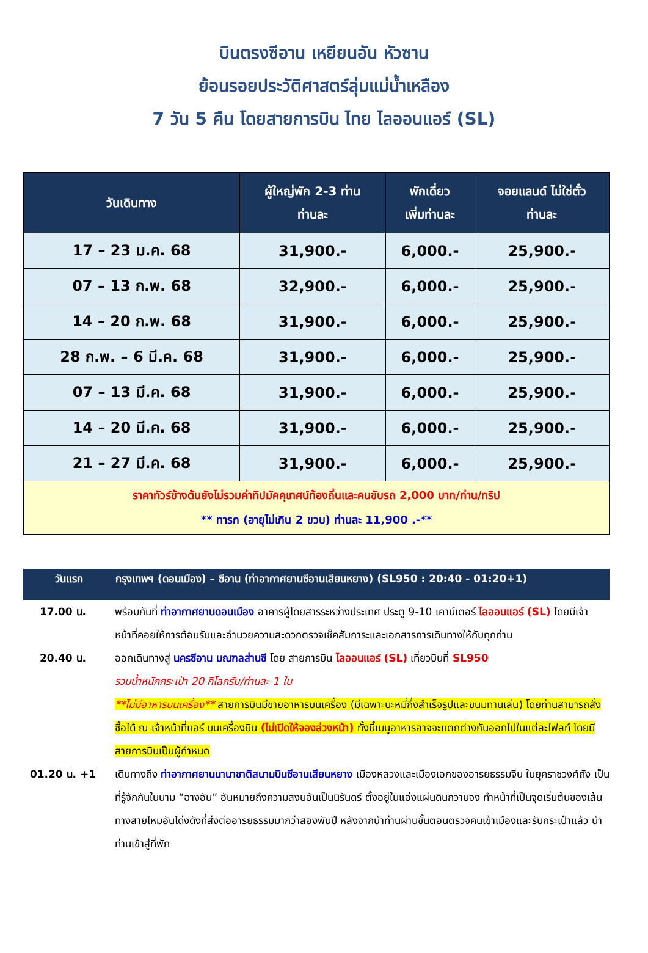บินตรงซีอาน เหยียนอัน หัวซาน
ย้อนรอยประวัติศาสตร์ลุ่มแม่น้ำเหลือง
7 วัน 5 คืน โดยสายการบิน ไทย ไลออนแอร์ (SL)
| วันเดินทาง | ผู้ใหญ่พัก 2-3 ท่าน ท่านละ | พักเดี่ยว เพิ่มท่านละ | จอยแลนด์ ไม่ใช่ตั๋ว ท่านละ |
| --- | --- | --- | --- |
| 17 – 23 ม.ค. 68 | 31,900.- | 6,000.- | 25,900.- |
| 07 – 13 ก.พ. 68 | 32,900.- | 6,000.- | 25,900.- |
| 14 – 20 ก.พ. 68 | 31,900.- | 6,000.- | 25,900.- |
| 28 ก.พ. – 6 มี.ค. 68 | 31,900.- | 6,000.- | 25,900.- |
| 07 – 13 มี.ค. 68 | 31,900.- | 6,000.- | 25,900.- |
| 14 – 20 มี.ค. 68 | 31,900.- | 6,000.- | 25,900.- |
| 21 – 27 มี.ค. 68 | 31,900.- | 6,000.- | 25,900.- |
| ราคาทัวร์ข้างต้นยังไม่รวมค่าทิปมัคคุเทศน์ท้องถิ่นและคนขับรถ 2,000 บาท/ท่าน/ทริป ** ทารก (อายุไม่เกิน 2 ขวบ) ท่านละ 11,900 .-** | | | |
| วันแรก | กรุงเทพฯ (ดอนเมือง) – ซีอาน (ท่าอากาศยานซีอานเสียนหยาง) (SL950 : 20:40 - 01:20+1) |
| --- | --- |
| 17.00 น. | พร้อมกันที่ ท่าอากาศยานดอนเมือง อาคารผู้โดยสารระหว่างประเทศ ประตู 9-10 เคาน์เตอร์ ไลออนแอร์ (SL) โดยมีเจ้าหน้าที่คอยให้การต้อนรับและอำนวยความสะดวกตรวจเช็คสัมภาระและเอกสารการเดินทางให้กับทุกท่าน |
| 20.40 น. | ออกเดินทางสู่ นครซีอาน มณฑลส่านซี โดย สายการบิน ไลออนแอร์ (SL) เที่ยวบินที่ SL950 รวมน้ำหนักกระเป๋า 20 กิโลกรัม/ท่านละ 1 ใบ **ไม่มีอาหารบนเครื่อง** สายการบินมีขายอาหารบนเครื่อง (มีเฉพาะบะหมี่กึ่งสำเร็จรูปและขนมทานเล่น) โดยท่านสามารถสั่งซื้อได้ ณ เจ้าหน้าที่แอร์ บนเครื่องบิน (ไม่เปิดให้จองล่วงหน้า) ทั้งนี้เมนูอาหารอาจจะแตกต่างกันออกไปในแต่ละไฟลท์ โดยมีสายการบินเป็นผู้กำหนด |
| 01.20 น. +1 | เดินทางถึง ท่าอากาศยานนานาชาติสนามบินซีอานเสียนหยาง เมืองหลวงและเมืองเอกของอารยธรรมจีน ในยุคราชวงศ์ถัง เป็นที่รู้จักกันในนาม “ฉางอัน” อันหมายถึงความสงบอันเป็นนิรันดร์ ตั้งอยู่ในแอ่งแผ่นดินกวานจง ทำหน้าที่เป็นจุดเริ่มต้นของเส้นทางสายไหมอันโด่งดังที่ส่งต่ออารยธรรมมากว่าสองพันปี หลังจากนำท่านผ่านขั้นตอนตรวจคนเข้าเมืองและรับกระเป๋าแล้ว นำท่านเข้าสู่ที่พัก |